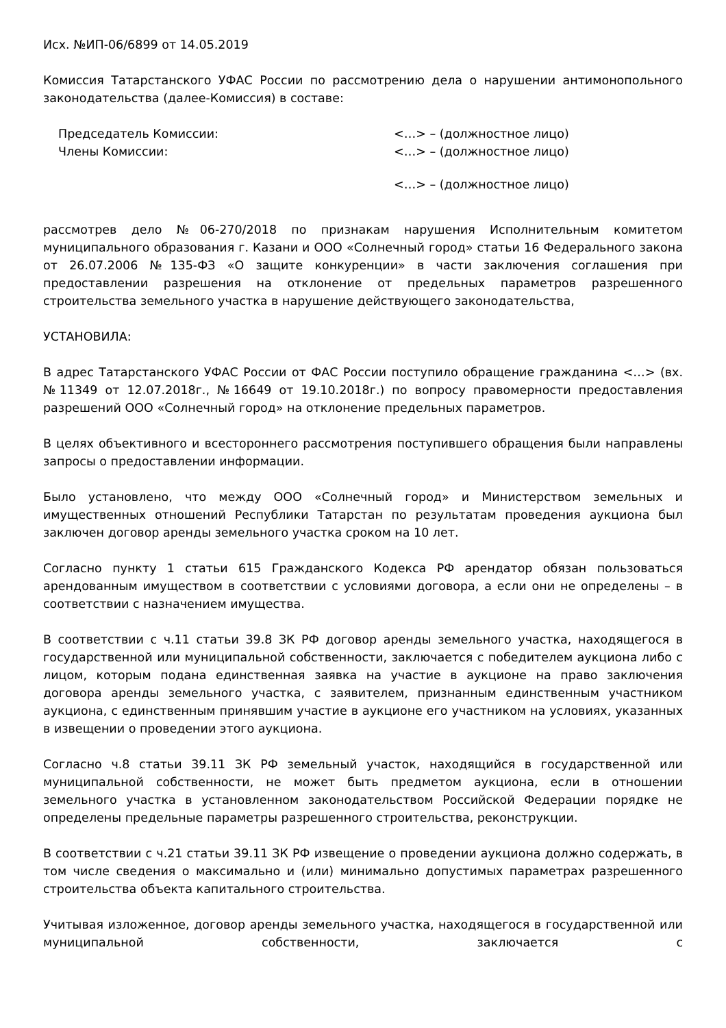Исх. №ИП-06/6899 от 14.05.2019
Комиссия Татарстанского УФАС России по рассмотрению дела о нарушении антимонопольного законодательства (далее-Комиссия) в составе:
Председатель Комиссии: <…> – (должностное лицо)
Члены Комиссии: <…> – (должностное лицо)
<…> – (должностное лицо)
рассмотрев дело №06-270/2018 по признакам нарушения Исполнительным комитетом муниципального образования г. Казани и ООО «Солнечный город» статьи 16 Федерального закона от 26.07.2006 №135-ФЗ «О защите конкуренции» в части заключения соглашения при предоставлении разрешения на отклонение от предельных параметров разрешенного строительства земельного участка в нарушение действующего законодательства,
УСТАНОВИЛА:
В адрес Татарстанского УФАС России от ФАС России поступило обращение гражданина <…> (вх. №11349 от 12.07.2018г., №16649 от 19.10.2018г.) по вопросу правомерности предоставления разрешений ООО «Солнечный город» на отклонение предельных параметров.
В целях объективного и всестороннего рассмотрения поступившего обращения были направлены запросы о предоставлении информации.
Было установлено, что между ООО «Солнечный город» и Министерством земельных и имущественных отношений Республики Татарстан по результатам проведения аукциона был заключен договор аренды земельного участка сроком на 10 лет.
Согласно пункту 1 статьи 615 Гражданского Кодекса РФ арендатор обязан пользоваться арендованным имуществом в соответствии с условиями договора, а если они не определены – в соответствии с назначением имущества.
В соответствии с ч.11 статьи 39.8 ЗК РФ договор аренды земельного участка, находящегося в государственной или муниципальной собственности, заключается с победителем аукциона либо с лицом, которым подана единственная заявка на участие в аукционе на право заключения договора аренды земельного участка, с заявителем, признанным единственным участником аукциона, с единственным принявшим участие в аукционе его участником на условиях, указанных в извещении о проведении этого аукциона.
Согласно ч.8 статьи 39.11 ЗК РФ земельный участок, находящийся в государственной или муниципальной собственности, не может быть предметом аукциона, если в отношении земельного участка в установленном законодательством Российской Федерации порядке не определены предельные параметры разрешенного строительства, реконструкции.
В соответствии с ч.21 статьи 39.11 ЗК РФ извещение о проведении аукциона должно содержать, в том числе сведения о максимально и (или) минимально допустимых параметрах разрешенного строительства объекта капитального строительства.
Учитывая изложенное, договор аренды земельного участка, находящегося в государственной или муниципальной собственности, заключается с